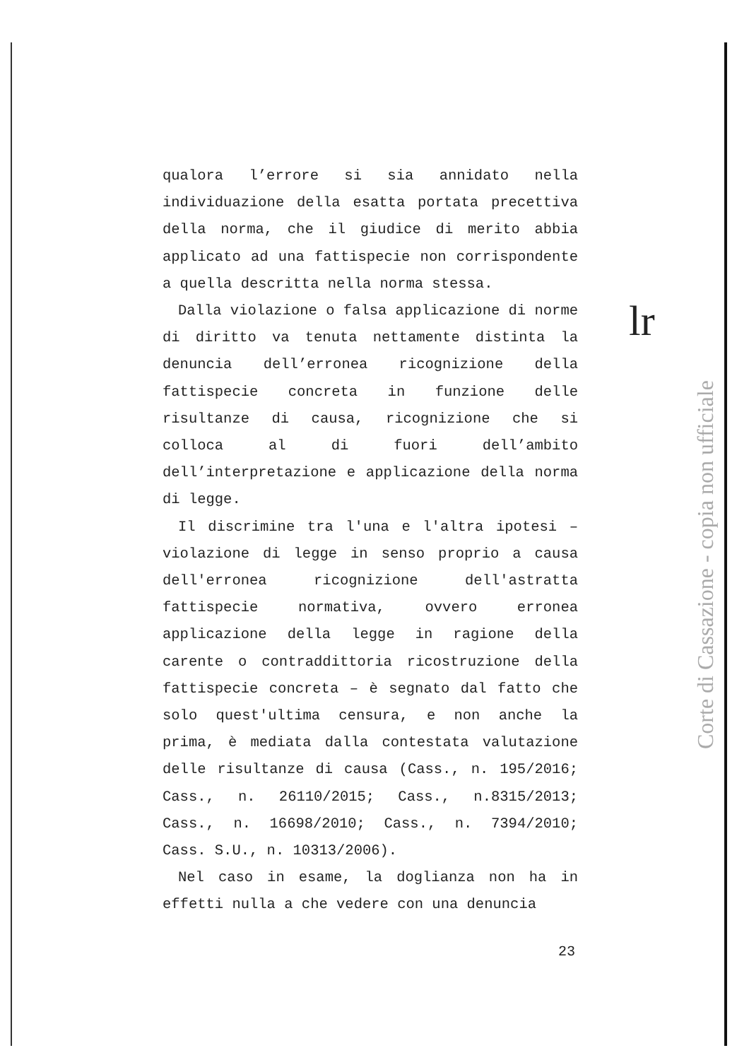qualora l’errore si sia annidato nella individuazione della esatta portata precettiva della norma, che il giudice di merito abbia applicato ad una fattispecie non corrispondente a quella descritta nella norma stessa.
Dalla violazione o falsa applicazione di norme di diritto va tenuta nettamente distinta la denuncia dell’erronea ricognizione della fattispecie concreta in funzione delle risultanze di causa, ricognizione che si colloca al di fuori dell’ambito dell’interpretazione e applicazione della norma di legge.
Il discrimine tra l'una e l'altra ipotesi – violazione di legge in senso proprio a causa dell'erronea ricognizione dell'astratta fattispecie normativa, ovvero erronea applicazione della legge in ragione della carente o contraddittoria ricostruzione della fattispecie concreta – è segnato dal fatto che solo quest'ultima censura, e non anche la prima, è mediata dalla contestata valutazione delle risultanze di causa (Cass., n. 195/2016; Cass., n. 26110/2015; Cass., n.8315/2013; Cass., n. 16698/2010; Cass., n. 7394/2010; Cass. S.U., n. 10313/2006).
Nel caso in esame, la doglianza non ha in effetti nulla a che vedere con una denuncia
23
lr
Corte di Cassazione - copia non ufficiale